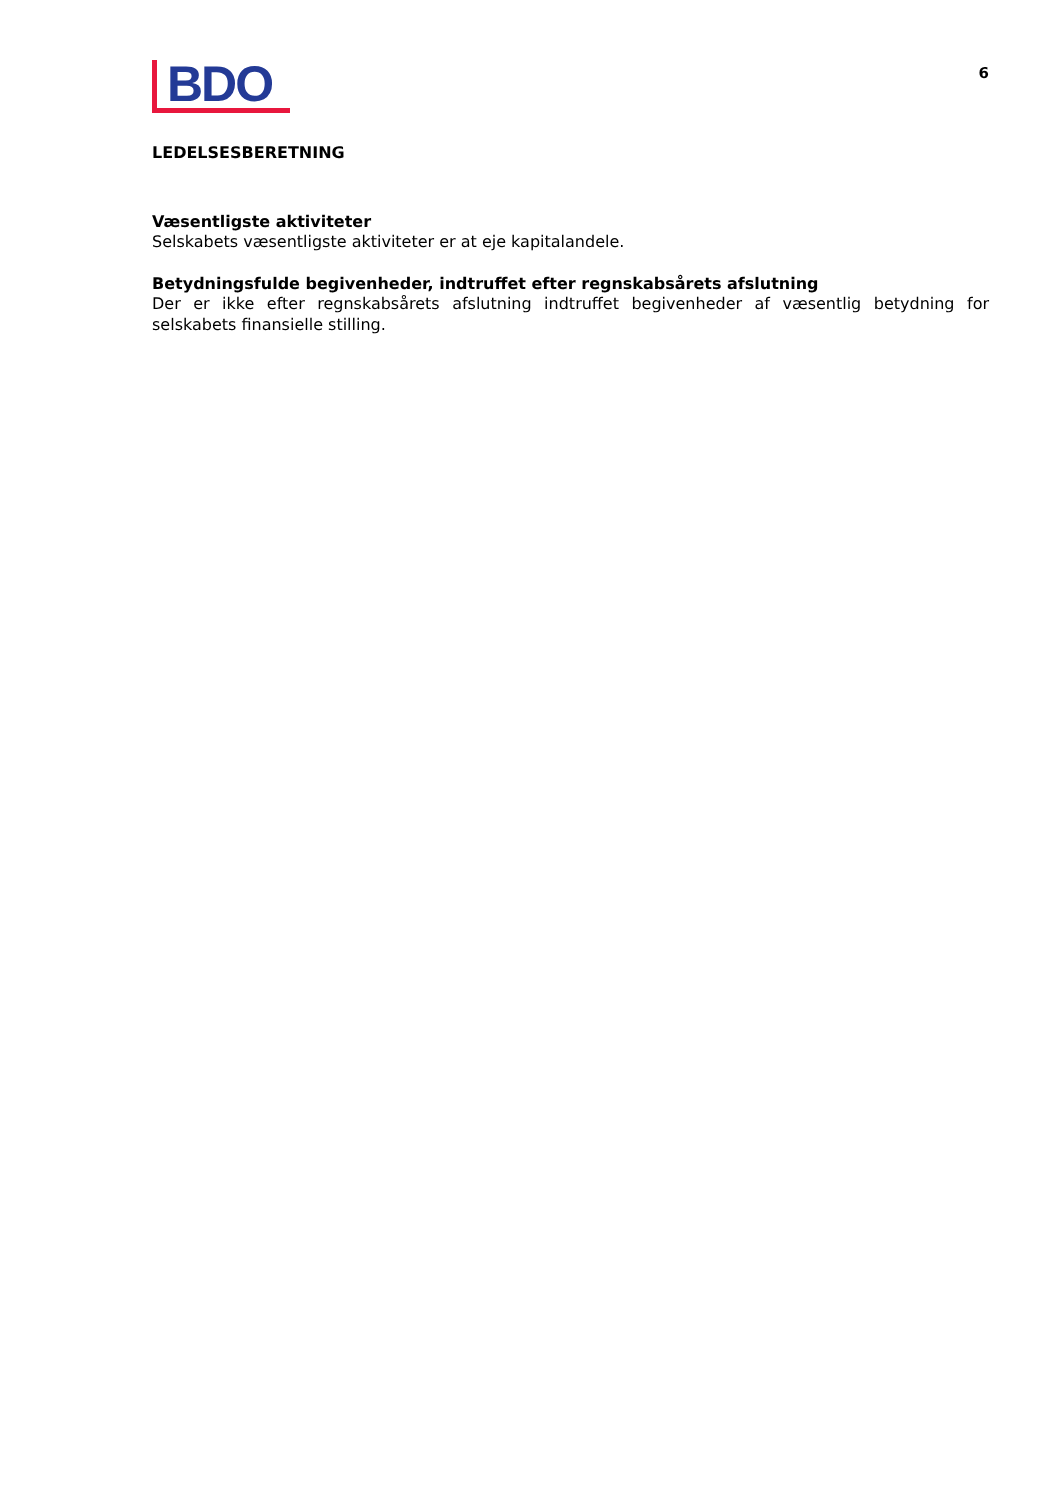BDO
6
LEDELSESBERETNING
Væsentligste aktiviteter
Selskabets væsentligste aktiviteter er at eje kapitalandele.
Betydningsfulde begivenheder, indtruffet efter regnskabsårets afslutning
Der er ikke efter regnskabsårets afslutning indtruffet begivenheder af væsentlig betydning for selskabets finansielle stilling.